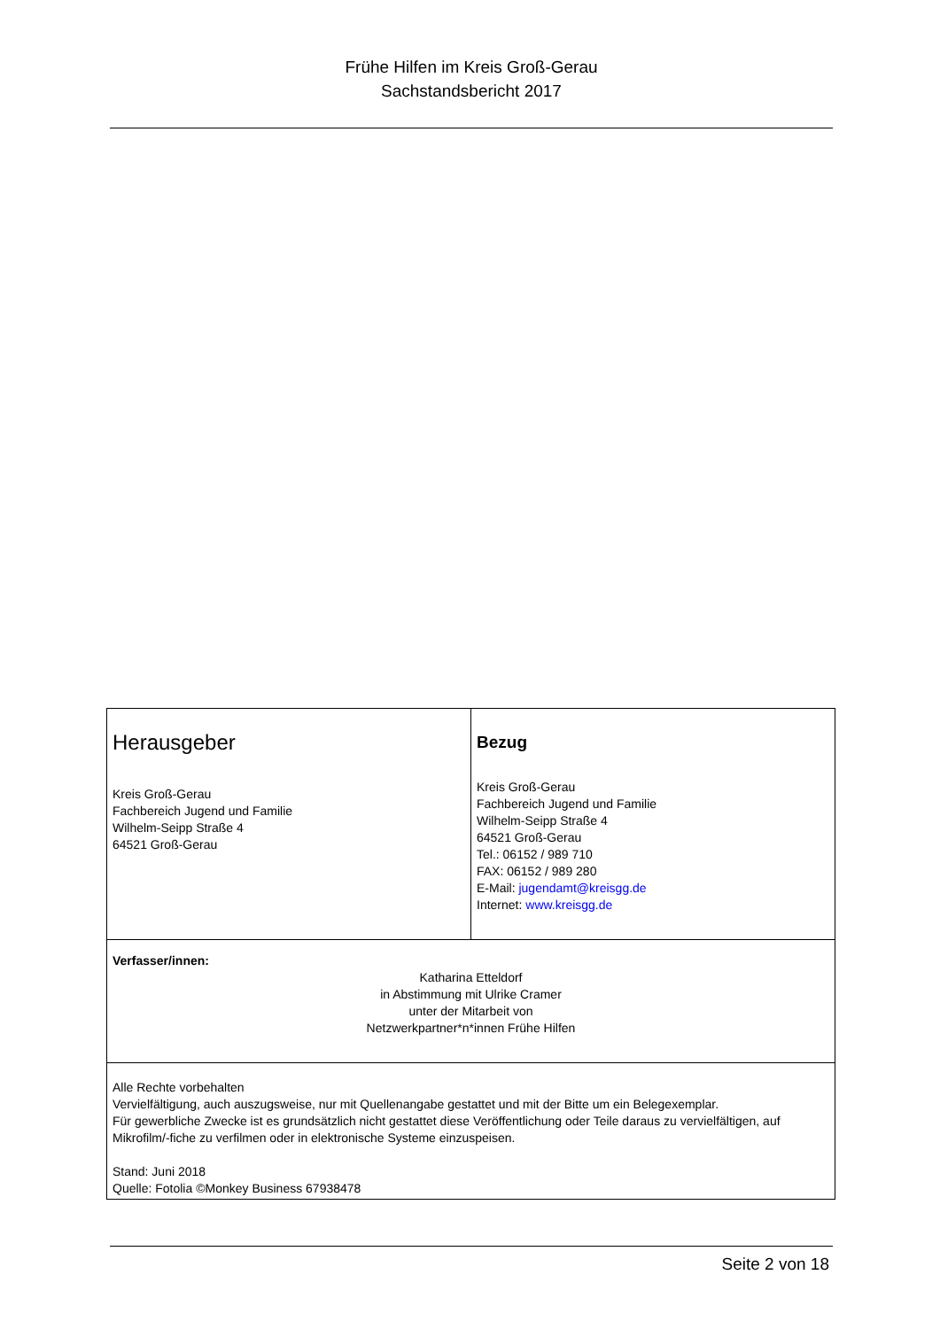Frühe Hilfen im Kreis Groß-Gerau
Sachstandsbericht 2017
| Herausgeber Kreis Groß-Gerau Fachbereich Jugend und Familie Wilhelm-Seipp Straße 4 64521 Groß-Gerau | Bezug Kreis Groß-Gerau Fachbereich Jugend und Familie Wilhelm-Seipp Straße 4 64521 Groß-Gerau Tel.: 06152 / 989 710 FAX: 06152 / 989 280 E-Mail: jugendamt@kreisgg.de Internet: www.kreisgg.de |
| Verfasser/innen: Katharina Etteldorf in Abstimmung mit Ulrike Cramer unter der Mitarbeit von Netzwerkpartner*n*innen Frühe Hilfen | |
| Alle Rechte vorbehalten Vervielfältigung, auch auszugsweise, nur mit Quellenangabe gestattet und mit der Bitte um ein Belegexemplar. Für gewerbliche Zwecke ist es grundsätzlich nicht gestattet diese Veröffentlichung oder Teile daraus zu vervielfältigen, auf Mikrofilm/-fiche zu verfilmen oder in elektronische Systeme einzuspeisen. Stand: Juni 2018 Quelle: Fotolia ©Monkey Business 67938478 | |
Seite 2 von 18